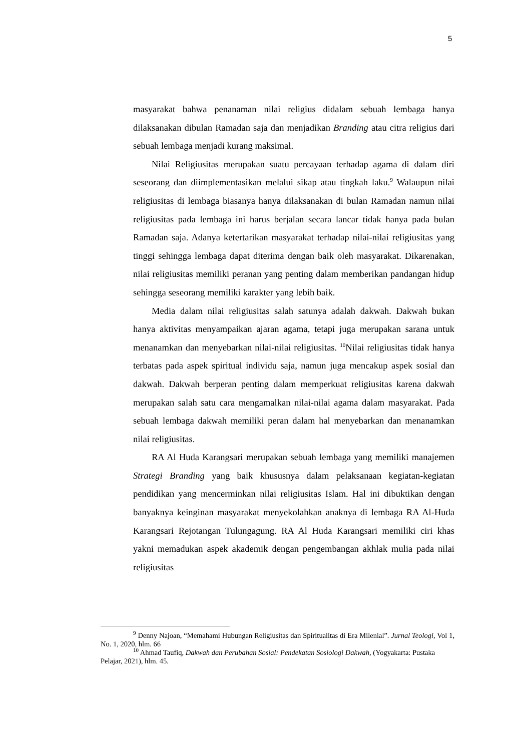5
masyarakat bahwa penanaman nilai religius didalam sebuah lembaga hanya dilaksanakan dibulan Ramadan saja dan menjadikan Branding atau citra religius dari sebuah lembaga menjadi kurang maksimal.
Nilai Religiusitas merupakan suatu percayaan terhadap agama di dalam diri seseorang dan diimplementasikan melalui sikap atau tingkah laku.<sup>9</sup> Walaupun nilai religiusitas di lembaga biasanya hanya dilaksanakan di bulan Ramadan namun nilai religiusitas pada lembaga ini harus berjalan secara lancar tidak hanya pada bulan Ramadan saja. Adanya ketertarikan masyarakat terhadap nilai-nilai religiusitas yang tinggi sehingga lembaga dapat diterima dengan baik oleh masyarakat. Dikarenakan, nilai religiusitas memiliki peranan yang penting dalam memberikan pandangan hidup sehingga seseorang memiliki karakter yang lebih baik.
Media dalam nilai religiusitas salah satunya adalah dakwah. Dakwah bukan hanya aktivitas menyampaikan ajaran agama, tetapi juga merupakan sarana untuk menanamkan dan menyebarkan nilai-nilai religiusitas. <sup>10</sup>Nilai religiusitas tidak hanya terbatas pada aspek spiritual individu saja, namun juga mencakup aspek sosial dan dakwah. Dakwah berperan penting dalam memperkuat religiusitas karena dakwah merupakan salah satu cara mengamalkan nilai-nilai agama dalam masyarakat. Pada sebuah lembaga dakwah memiliki peran dalam hal menyebarkan dan menanamkan nilai religiusitas.
RA Al Huda Karangsari merupakan sebuah lembaga yang memiliki manajemen Strategi Branding yang baik khususnya dalam pelaksanaan kegiatan-kegiatan pendidikan yang mencerminkan nilai religiusitas Islam. Hal ini dibuktikan dengan banyaknya keinginan masyarakat menyekolahkan anaknya di lembaga RA Al-Huda Karangsari Rejotangan Tulungagung. RA Al Huda Karangsari memiliki ciri khas yakni memadukan aspek akademik dengan pengembangan akhlak mulia pada nilai religiusitas
<sup>9</sup> Denny Najoan, “Memahami Hubungan Religiusitas dan Spiritualitas di Era Milenial”. Jurnal Teologi, Vol 1, No. 1, 2020, hlm. 66
<sup>10</sup> Ahmad Taufiq, Dakwah dan Perubahan Sosial: Pendekatan Sosiologi Dakwah, (Yogyakarta: Pustaka Pelajar, 2021), hlm. 45.